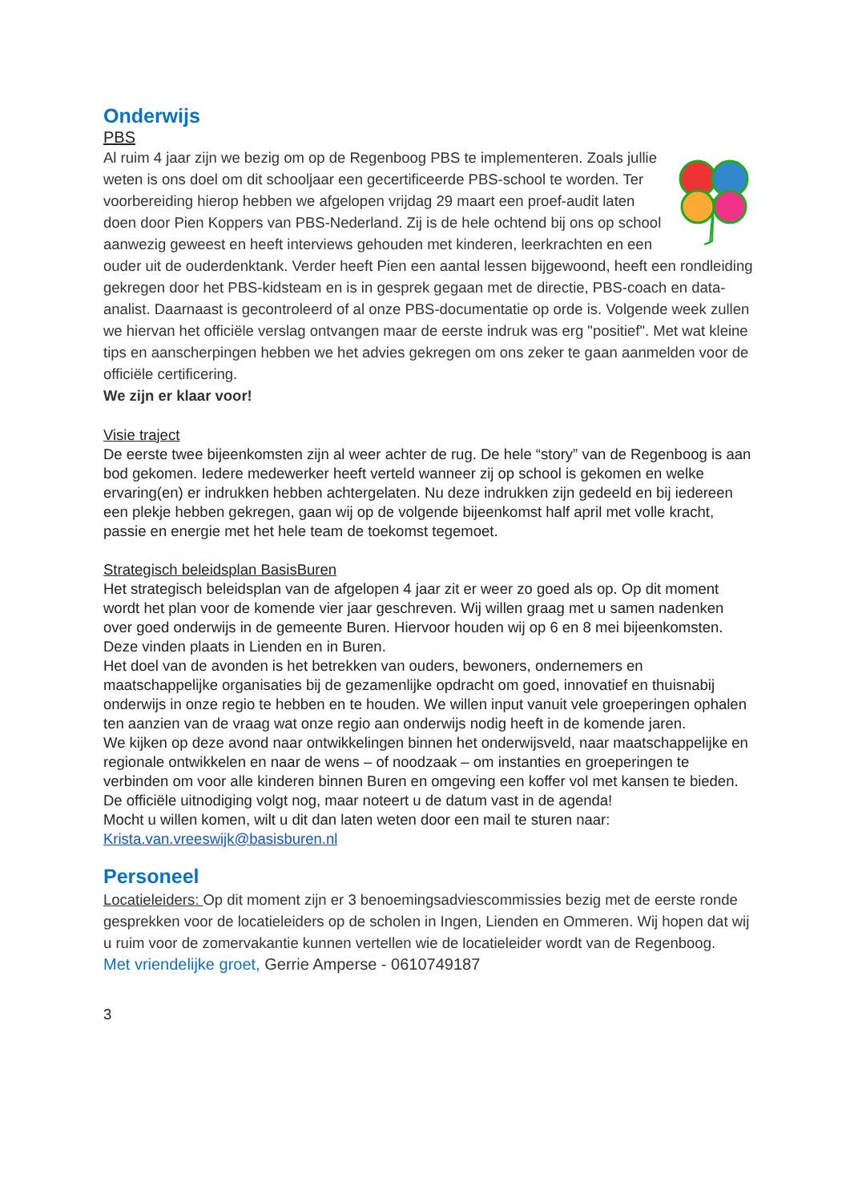Onderwijs
PBS
Al ruim 4 jaar zijn we bezig om op de Regenboog PBS te implementeren. Zoals jullie weten is ons doel om dit schooljaar een gecertificeerde PBS-school te worden. Ter voorbereiding hierop hebben we afgelopen vrijdag 29 maart een proef-audit laten doen door Pien Koppers van PBS-Nederland. Zij is de hele ochtend bij ons op school aanwezig geweest en heeft interviews gehouden met kinderen, leerkrachten en een ouder uit de ouderdenktank. Verder heeft Pien een aantal lessen bijgewoond, heeft een rondleiding gekregen door het PBS-kidsteam en is in gesprek gegaan met de directie, PBS-coach en data-analist. Daarnaast is gecontroleerd of al onze PBS-documentatie op orde is. Volgende week zullen we hiervan het officiële verslag ontvangen maar de eerste indruk was erg "positief". Met wat kleine tips en aanscherpingen hebben we het advies gekregen om ons zeker te gaan aanmelden voor de officiële certificering.
We zijn er klaar voor!
Visie traject
De eerste twee bijeenkomsten zijn al weer achter de rug. De hele “story” van de Regenboog is aan bod gekomen. Iedere medewerker heeft verteld wanneer zij op school is gekomen en welke ervaring(en) er indrukken hebben achtergelaten. Nu deze indrukken zijn gedeeld en bij iedereen een plekje hebben gekregen, gaan wij op de volgende bijeenkomst half april met volle kracht, passie en energie met het hele team de toekomst tegemoet.
Strategisch beleidsplan BasisBuren
Het strategisch beleidsplan van de afgelopen 4 jaar zit er weer zo goed als op. Op dit moment wordt het plan voor de komende vier jaar geschreven. Wij willen graag met u samen nadenken over goed onderwijs in de gemeente Buren. Hiervoor houden wij op 6 en 8 mei bijeenkomsten. Deze vinden plaats in Lienden en in Buren.
Het doel van de avonden is het betrekken van ouders, bewoners, ondernemers en maatschappelijke organisaties bij de gezamenlijke opdracht om goed, innovatief en thuisnabij onderwijs in onze regio te hebben en te houden. We willen input vanuit vele groeperingen ophalen ten aanzien van de vraag wat onze regio aan onderwijs nodig heeft in de komende jaren.
We kijken op deze avond naar ontwikkelingen binnen het onderwijsveld, naar maatschappelijke en regionale ontwikkelen en naar de wens – of noodzaak – om instanties en groeperingen te verbinden om voor alle kinderen binnen Buren en omgeving een koffer vol met kansen te bieden.
De officiële uitnodiging volgt nog, maar noteert u de datum vast in de agenda!
Mocht u willen komen, wilt u dit dan laten weten door een mail te sturen naar:
Krista.van.vreeswijk@basisburen.nl
Personeel
Locatieleiders: Op dit moment zijn er 3 benoemingsadviescommissies bezig met de eerste ronde gesprekken voor de locatieleiders op de scholen in Ingen, Lienden en Ommeren. Wij hopen dat wij u ruim voor de zomervakantie kunnen vertellen wie de locatieleider wordt van de Regenboog.
Met vriendelijke groet, Gerrie Amperse - 0610749187
3